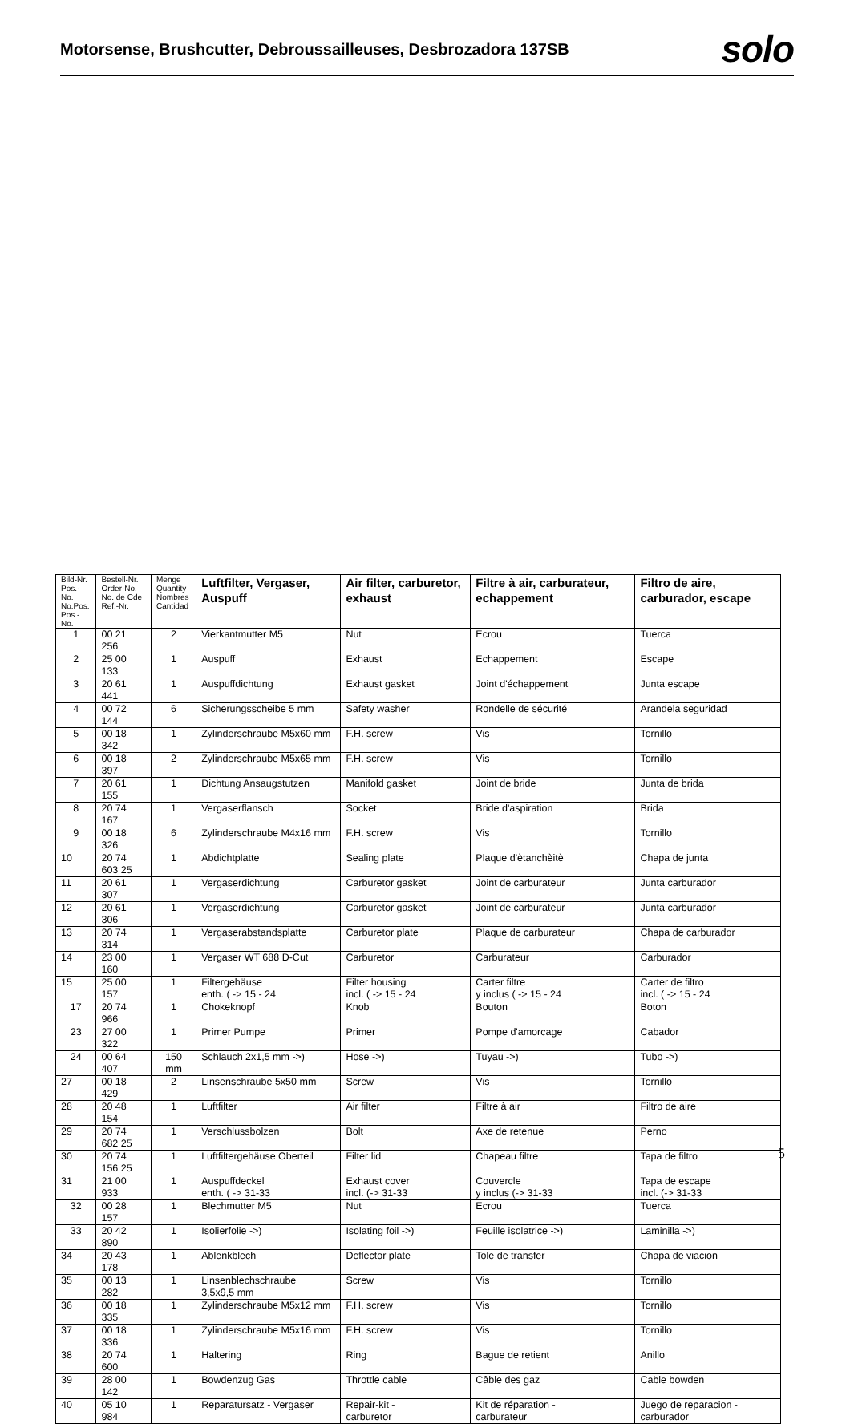Motorsense, Brushcutter, Debroussailleuses, Desbrozadora 137SB
solo
| Bild-Nr. Pos.-No. No.Pos. Pos.-No. | Bestell-Nr. Order-No. No. de Cde Ref.-Nr. | Menge Quantity Nombres Cantidad | Luftfilter, Vergaser, Auspuff | Air filter, carburetor, exhaust | Filtre à air, carburateur, echappement | Filtro de aire, carburador, escape |
| --- | --- | --- | --- | --- | --- | --- |
| 1 | 00 21 256 | 2 | Vierkantmutter M5 | Nut | Ecrou | Tuerca |
| 2 | 25 00 133 | 1 | Auspuff | Exhaust | Echappement | Escape |
| 3 | 20 61 441 | 1 | Auspuffdichtung | Exhaust gasket | Joint d'échappement | Junta escape |
| 4 | 00 72 144 | 6 | Sicherungsscheibe 5 mm | Safety washer | Rondelle de sécurité | Arandela seguridad |
| 5 | 00 18 342 | 1 | Zylinderschraube M5x60 mm | F.H. screw | Vis | Tornillo |
| 6 | 00 18 397 | 2 | Zylinderschraube M5x65 mm | F.H. screw | Vis | Tornillo |
| 7 | 20 61 155 | 1 | Dichtung Ansaugstutzen | Manifold gasket | Joint de bride | Junta de brida |
| 8 | 20 74 167 | 1 | Vergaserflansch | Socket | Bride d'aspiration | Brida |
| 9 | 00 18 326 | 6 | Zylinderschraube M4x16 mm | F.H. screw | Vis | Tornillo |
| 10 | 20 74 603 25 | 1 | Abdichtplatte | Sealing plate | Plaque d'ètanchèitè | Chapa de junta |
| 11 | 20 61 307 | 1 | Vergaserdichtung | Carburetor gasket | Joint de carburateur | Junta carburador |
| 12 | 20 61 306 | 1 | Vergaserdichtung | Carburetor gasket | Joint de carburateur | Junta carburador |
| 13 | 20 74 314 | 1 | Vergaserabstandsplatte | Carburetor plate | Plaque de carburateur | Chapa de carburador |
| 14 | 23 00 160 | 1 | Vergaser WT 688 D-Cut | Carburetor | Carburateur | Carburador |
| 15 | 25 00 157 | 1 | Filtergehäuse enth. ( -> 15 - 24 | Filter housing incl. ( -> 15 - 24 | Carter filtre y inclus ( -> 15 - 24 | Carter de filtro incl. ( -> 15 - 24 |
| 17 | 20 74 966 | 1 | Chokeknopf | Knob | Bouton | Boton |
| 23 | 27 00 322 | 1 | Primer Pumpe | Primer | Pompe d'amorcage | Cabador |
| 24 | 00 64 407 | 150 mm | Schlauch 2x1,5 mm ->) | Hose ->) | Tuyau ->) | Tubo ->) |
| 27 | 00 18 429 | 2 | Linsenschraube 5x50 mm | Screw | Vis | Tornillo |
| 28 | 20 48 154 | 1 | Luftfilter | Air filter | Filtre à air | Filtro de aire |
| 29 | 20 74 682 25 | 1 | Verschlussbolzen | Bolt | Axe de retenue | Perno |
| 30 | 20 74 156 25 | 1 | Luftfiltergehäuse Oberteil | Filter lid | Chapeau filtre | Tapa de filtro |
| 31 | 21 00 933 | 1 | Auspuffdeckel enth. ( -> 31-33 | Exhaust cover incl. (-> 31-33 | Couvercle y inclus (-> 31-33 | Tapa de escape incl. (-> 31-33 |
| 32 | 00 28 157 | 1 | Blechmutter M5 | Nut | Ecrou | Tuerca |
| 33 | 20 42 890 | 1 | Isolierfolie ->) | Isolating foil ->) | Feuille isolatrice ->) | Laminilla ->) |
| 34 | 20 43 178 | 1 | Ablenkblech | Deflector plate | Tole de transfer | Chapa de viacion |
| 35 | 00 13 282 | 1 | Linsenblechschraube 3,5x9,5 mm | Screw | Vis | Tornillo |
| 36 | 00 18 335 | 1 | Zylinderschraube M5x12 mm | F.H. screw | Vis | Tornillo |
| 37 | 00 18 336 | 1 | Zylinderschraube M5x16 mm | F.H. screw | Vis | Tornillo |
| 38 | 20 74 600 | 1 | Haltering | Ring | Bague de retient | Anillo |
| 39 | 28 00 142 | 1 | Bowdenzug Gas | Throttle cable | Câble des gaz | Cable bowden |
| 40 | 05 10 984 | 1 | Reparatursatz - Vergaser | Repair-kit - carburetor | Kit de réparation - carburateur | Juego de reparacion - carburador |
5